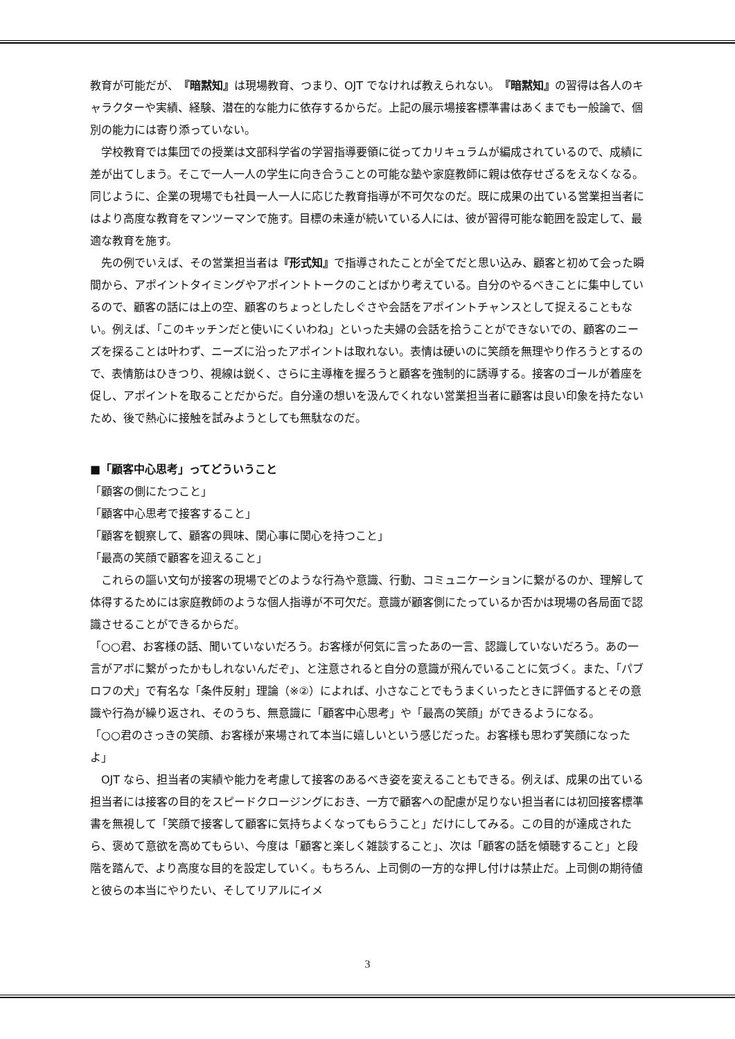教育が可能だが、『暗黙知』は現場教育、つまり、OJT でなければ教えられない。『暗黙知』の習得は各人のキャラクターや実績、経験、潜在的な能力に依存するからだ。上記の展示場接客標準書はあくまでも一般論で、個別の能力には寄り添っていない。
学校教育では集団での授業は文部科学省の学習指導要領に従ってカリキュラムが編成されているので、成績に差が出てしまう。そこで一人一人の学生に向き合うことの可能な塾や家庭教師に親は依存せざるをえなくなる。同じように、企業の現場でも社員一人一人に応じた教育指導が不可欠なのだ。既に成果の出ている営業担当者にはより高度な教育をマンツーマンで施す。目標の未達が続いている人には、彼が習得可能な範囲を設定して、最適な教育を施す。
先の例でいえば、その営業担当者は『形式知』で指導されたことが全てだと思い込み、顧客と初めて会った瞬間から、アポイントタイミングやアポイントトークのことばかり考えている。自分のやるべきことに集中しているので、顧客の話には上の空、顧客のちょっとしたしぐさや会話をアポイントチャンスとして捉えることもない。例えば、「このキッチンだと使いにくいわね」といった夫婦の会話を拾うことができないでの、顧客のニーズを探ることは叶わず、ニーズに沿ったアポイントは取れない。表情は硬いのに笑顔を無理やり作ろうとするので、表情筋はひきつり、視線は鋭く、さらに主導権を握ろうと顧客を強制的に誘導する。接客のゴールが着座を促し、アポイントを取ることだからだ。自分達の想いを汲んでくれない営業担当者に顧客は良い印象を持たないため、後で熱心に接触を試みようとしても無駄なのだ。
■「顧客中心思考」ってどういうこと
「顧客の側にたつこと」
「顧客中心思考で接客すること」
「顧客を観察して、顧客の興味、関心事に関心を持つこと」
「最高の笑顔で顧客を迎えること」
これらの謳い文句が接客の現場でどのような行為や意識、行動、コミュニケーションに繋がるのか、理解して体得するためには家庭教師のような個人指導が不可欠だ。意識が顧客側にたっているか否かは現場の各局面で認識させることができるからだ。
「○○君、お客様の話、聞いていないだろう。お客様が何気に言ったあの一言、認識していないだろう。あの一言がアポに繋がったかもしれないんだぞ」、と注意されると自分の意識が飛んでいることに気づく。また、「パブロフの犬」で有名な「条件反射」理論（※②）によれば、小さなことでもうまくいったときに評価するとその意識や行為が繰り返され、そのうち、無意識に「顧客中心思考」や「最高の笑顔」ができるようになる。
「○○君のさっきの笑顔、お客様が来場されて本当に嬉しいという感じだった。お客様も思わず笑顔になったよ」
OJT なら、担当者の実績や能力を考慮して接客のあるべき姿を変えることもできる。例えば、成果の出ている担当者には接客の目的をスピードクロージングにおき、一方で顧客への配慮が足りない担当者には初回接客標準書を無視して「笑顔で接客して顧客に気持ちよくなってもらうこと」だけにしてみる。この目的が達成されたら、褒めて意欲を高めてもらい、今度は「顧客と楽しく雑談すること」、次は「顧客の話を傾聴すること」と段階を踏んで、より高度な目的を設定していく。もちろん、上司側の一方的な押し付けは禁止だ。上司側の期待値と彼らの本当にやりたい、そしてリアルにイメ
3